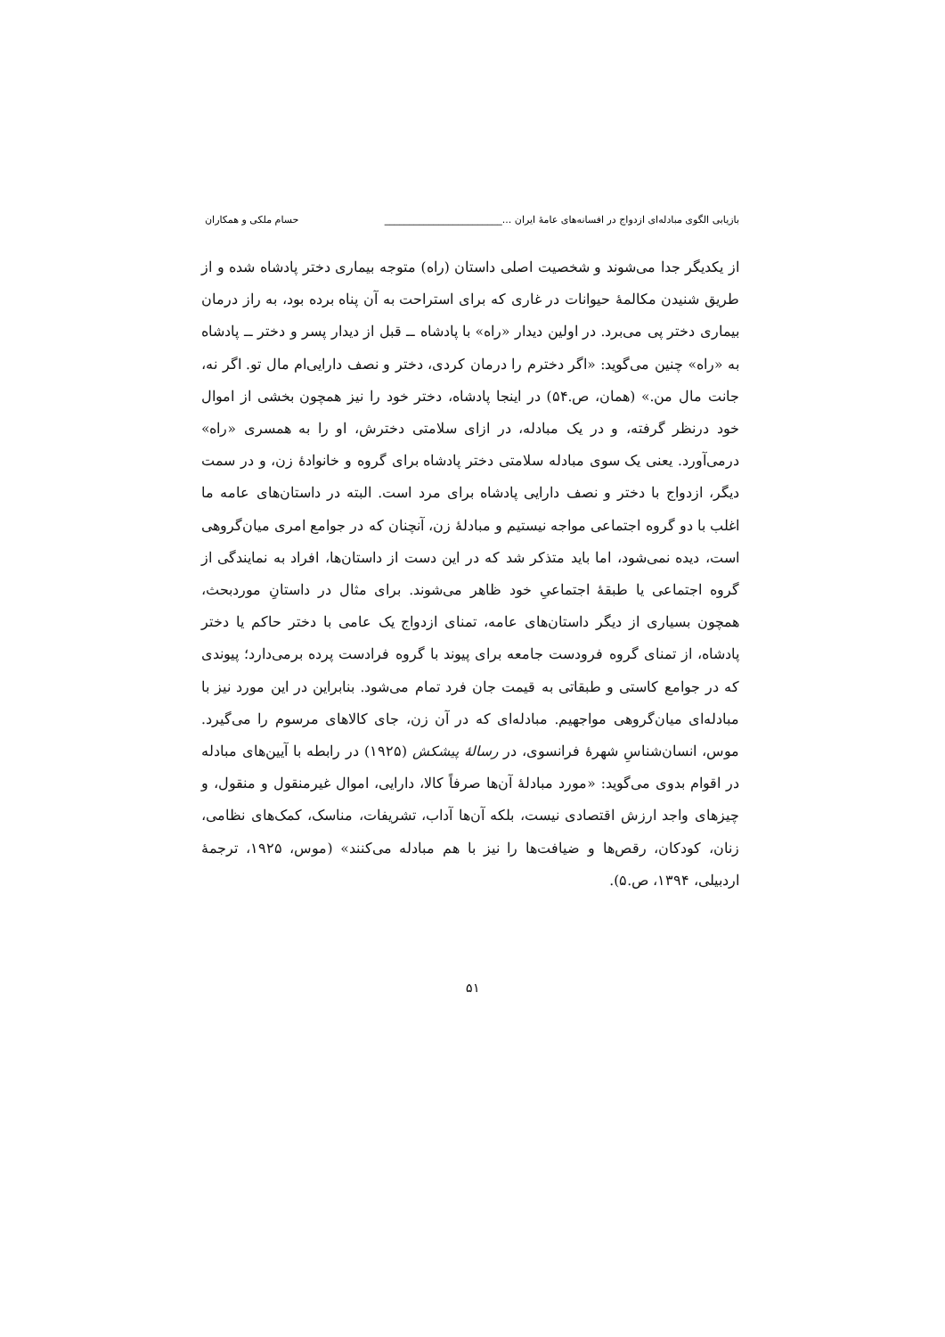بازیابی الگوی مبادله‌ای ازدواج در افسانه‌های عامهٔ ایران ...________________________ حسام ملکی و همکاران
از یکدیگر جدا می‌شوند و شخصیت اصلی داستان (راه) متوجه بیماری دختر پادشاه شده و از طریق شنیدن مکالمهٔ حیوانات در غاری که برای استراحت به آن پناه برده بود، به راز درمان بیماری دختر پی می‌برد. در اولین دیدار «راه» با پادشاه ــ قبل از دیدار پسر و دختر ــ پادشاه به «راه» چنین می‌گوید: «اگر دخترم را درمان کردی، دختر و نصف دارایی‌ام مال تو. اگر نه، جانت مال من.» (همان، ص.۵۴) در اینجا پادشاه، دختر خود را نیز همچون بخشی از اموال خود درنظر گرفته، و در یک مبادله، در ازای سلامتی دخترش، او را به همسری «راه» درمی‌آورد. یعنی یک سوی مبادله سلامتی دختر پادشاه برای گروه و خانوادهٔ زن، و در سمت دیگر، ازدواج با دختر و نصف دارایی پادشاه برای مرد است. البته در داستان‌های عامه ما اغلب با دو گروه اجتماعی مواجه نیستیم و مبادلهٔ زن، آنچنان که در جوامع امری میان‌گروهی است، دیده نمی‌شود، اما باید متذکر شد که در این دست از داستان‌ها، افراد به نمایندگی از گروه اجتماعی یا طبقهٔ اجتماعیِ خود ظاهر می‌شوند. برای مثال در داستانِ موردبحث، همچون بسیاری از دیگر داستان‌های عامه، تمنای ازدواج یک عامی با دختر حاکم یا دختر پادشاه، از تمنای گروه فرودست جامعه برای پیوند با گروه فرادست پرده برمی‌دارد؛ پیوندی که در جوامع کاستی و طبقاتی به قیمت جان فرد تمام می‌شود. بنابراین در این مورد نیز با مبادله‌ای میان‌گروهی مواجهیم. مبادله‌ای که در آن زن، جای کالاهای مرسوم را می‌گیرد. موس، انسان‌شناسِ شهرهٔ فرانسوی، در رسالهٔ پیشکش (۱۹۲۵) در رابطه با آیین‌های مبادله در اقوام بدوی می‌گوید: «مورد مبادلهٔ آن‌ها صرفاً کالا، دارایی، اموال غیرمنقول و منقول، و چیزهای واجد ارزش اقتصادی نیست، بلکه آن‌ها آداب، تشریفات، مناسک، کمک‌های نظامی، زنان، کودکان، رقص‌ها و ضیافت‌ها را نیز با هم مبادله می‌کنند» (موس، ۱۹۲۵، ترجمهٔ اردبیلی، ۱۳۹۴، ص.۵).
۵۱